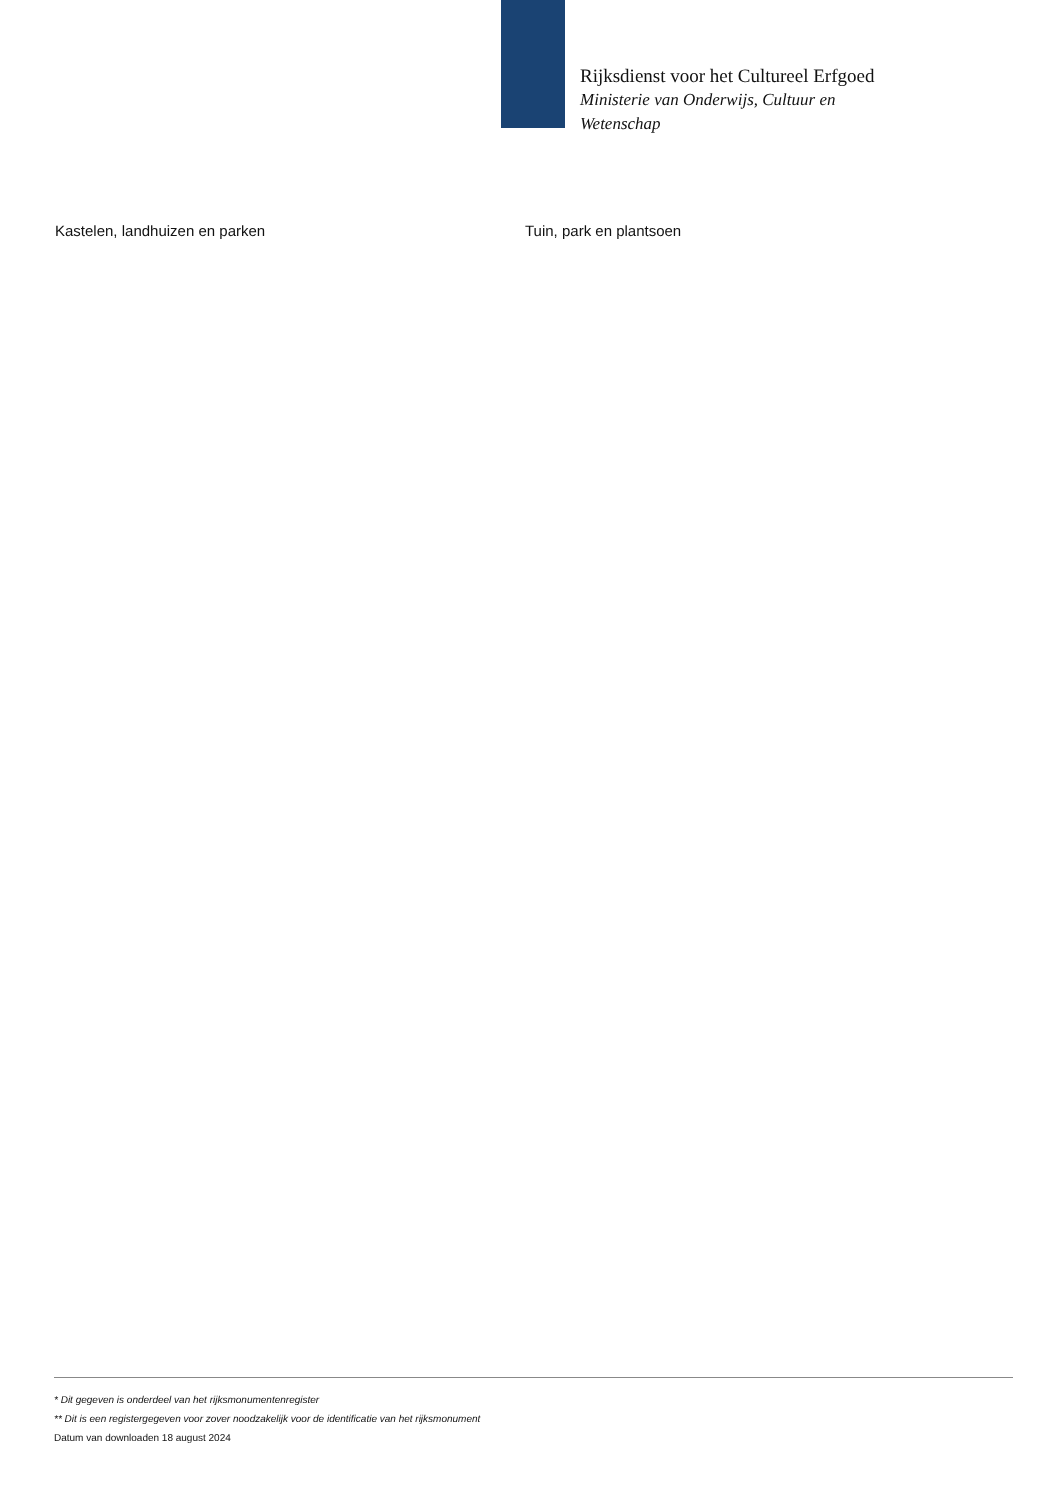Rijksdienst voor het Cultureel Erfgoed
Ministerie van Onderwijs, Cultuur en
Wetenschap
Kastelen, landhuizen en parken Tuin, park en plantsoen
* Dit gegeven is onderdeel van het rijksmonumentenregister
** Dit is een registergegeven voor zover noodzakelijk voor de identificatie van het rijksmonument
Datum van downloaden 18 august 2024